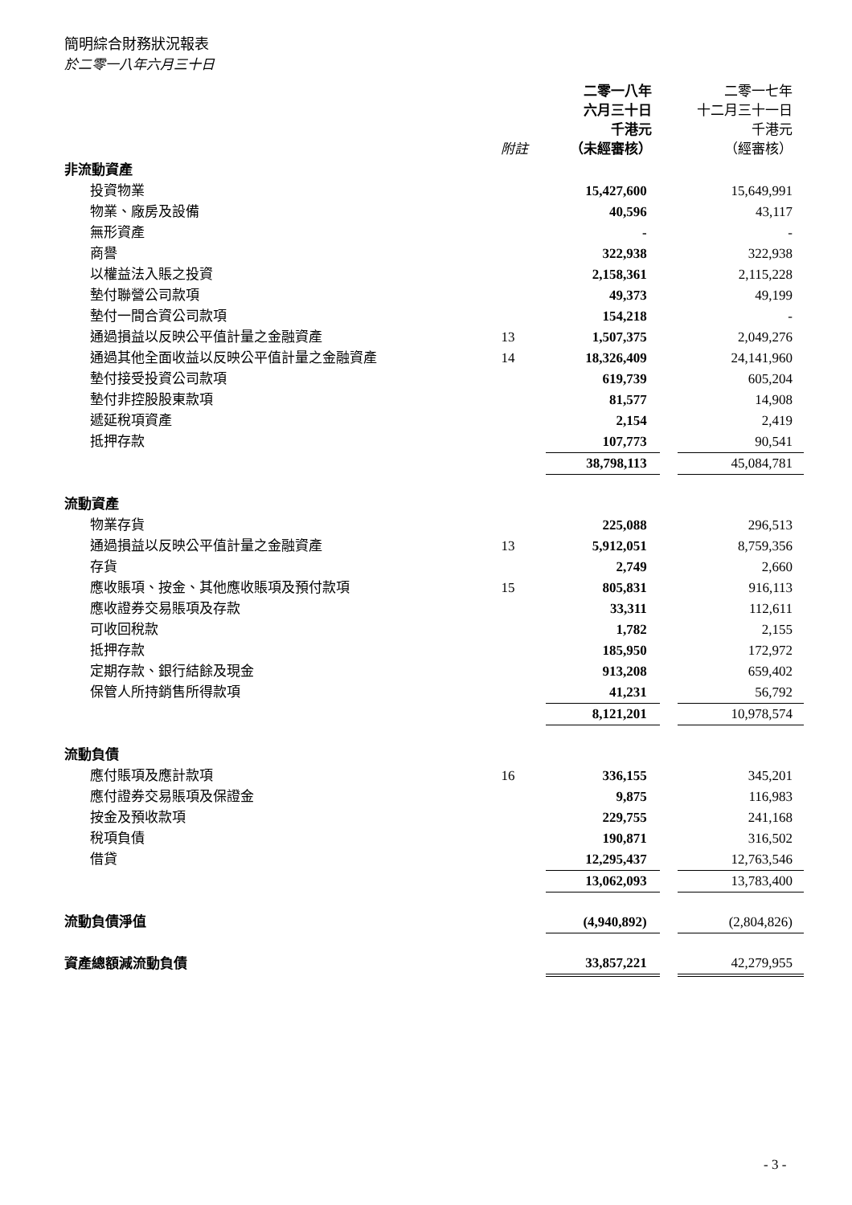簡明綜合財務狀況報表
於二零一八年六月三十日
| | 附註 | 二零一八年 六月三十日 千港元 （未經審核） | | 二零一七年 十二月三十一日 千港元 （經審核） |
| --- | --- | --- | --- | --- |
| 非流動資產 | | | | |
| 投資物業 | | 15,427,600 | | 15,649,991 |
| 物業、廠房及設備 | | 40,596 | | 43,117 |
| 無形資產 | | - | | - |
| 商譽 | | 322,938 | | 322,938 |
| 以權益法入賬之投資 | | 2,158,361 | | 2,115,228 |
| 墊付聯營公司款項 | | 49,373 | | 49,199 |
| 墊付一間合資公司款項 | | 154,218 | | - |
| 通過損益以反映公平值計量之金融資產 | 13 | 1,507,375 | | 2,049,276 |
| 通過其他全面收益以反映公平值計量之金融資產 | 14 | 18,326,409 | | 24,141,960 |
| 墊付接受投資公司款項 | | 619,739 | | 605,204 |
| 墊付非控股股東款項 | | 81,577 | | 14,908 |
| 遞延稅項資產 | | 2,154 | | 2,419 |
| 抵押存款 | | 107,773 | | 90,541 |
| | | 38,798,113 | | 45,084,781 |
| 流動資產 | | | | |
| 物業存貨 | | 225,088 | | 296,513 |
| 通過損益以反映公平值計量之金融資產 | 13 | 5,912,051 | | 8,759,356 |
| 存貨 | | 2,749 | | 2,660 |
| 應收賬項、按金、其他應收賬項及預付款項 | 15 | 805,831 | | 916,113 |
| 應收證券交易賬項及存款 | | 33,311 | | 112,611 |
| 可收回稅款 | | 1,782 | | 2,155 |
| 抵押存款 | | 185,950 | | 172,972 |
| 定期存款、銀行結餘及現金 | | 913,208 | | 659,402 |
| 保管人所持銷售所得款項 | | 41,231 | | 56,792 |
| | | 8,121,201 | | 10,978,574 |
| 流動負債 | | | | |
| 應付賬項及應計款項 | 16 | 336,155 | | 345,201 |
| 應付證券交易賬項及保證金 | | 9,875 | | 116,983 |
| 按金及預收款項 | | 229,755 | | 241,168 |
| 稅項負債 | | 190,871 | | 316,502 |
| 借貸 | | 12,295,437 | | 12,763,546 |
| | | 13,062,093 | | 13,783,400 |
| 流動負債淨值 | | (4,940,892) | | (2,804,826) |
| 資產總額減流動負債 | | 33,857,221 | | 42,279,955 |
- 3 -